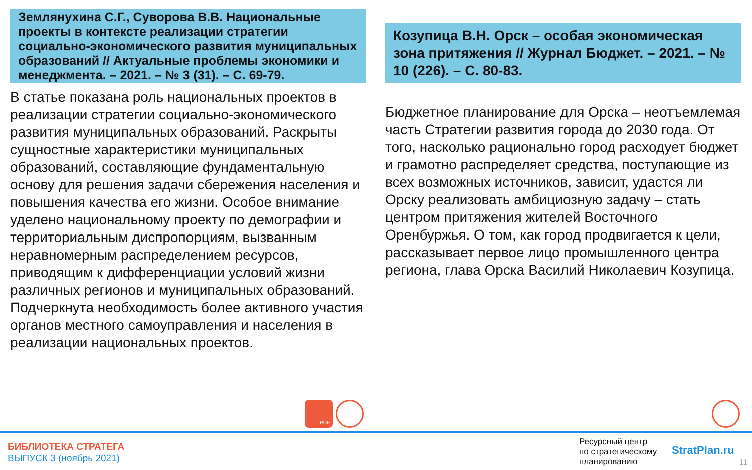Землянухина С.Г., Суворова В.В. Национальные проекты в контексте реализации стратегии социально-экономического развития муниципальных образований // Актуальные проблемы экономики и менеджмента. – 2021. – № 3 (31). – С. 69-79.
В статье показана роль национальных проектов в реализации стратегии социально-экономического развития муниципальных образований. Раскрыты сущностные характеристики муниципальных образований, составляющие фундаментальную основу для решения задачи сбережения населения и повышения качества его жизни. Особое внимание уделено национальному проекту по демографии и территориальным диспропорциям, вызванным неравномерным распределением ресурсов, приводящим к дифференциации условий жизни различных регионов и муниципальных образований. Подчеркнута необходимость более активного участия органов местного самоуправления и населения в реализации национальных проектов.
Козупица В.Н. Орск – особая экономическая зона притяжения // Журнал Бюджет. – 2021. – № 10 (226). – С. 80-83.
Бюджетное планирование для Орска – неотъемлемая часть Стратегии развития города до 2030 года. От того, насколько рационально город расходует бюджет и грамотно распределяет средства, поступающие из всех возможных источников, зависит, удастся ли Орску реализовать амбициозную задачу – стать центром притяжения жителей Восточного Оренбуржья. О том, как город продвигается к цели, рассказывает первое лицо промышленного центра региона, глава Орска Василий Николаевич Козупица.
PDF
БИБЛИОТЕКА СТРАТЕГА
ВЫПУСК 3 (ноябрь 2021)
Ресурсный центр
по стратегическому
планированию
StratPlan.ru
11